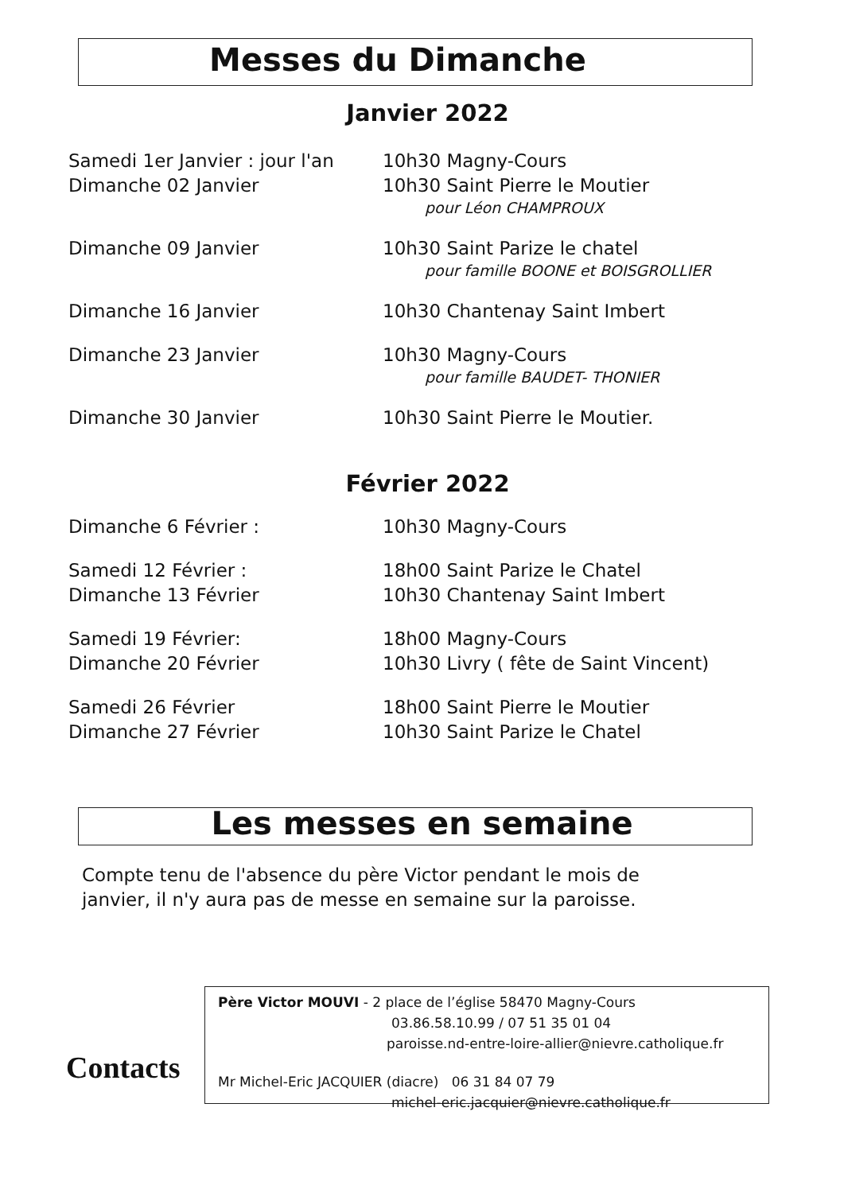Messes du Dimanche
Janvier 2022
Samedi 1er Janvier : jour l'an 10h30 Magny-Cours
Dimanche 02 Janvier 10h30 Saint Pierre le Moutier
pour Léon CHAMPROUX
Dimanche 09 Janvier 10h30 Saint Parize le chatel
pour famille BOONE et BOISGROLLIER
Dimanche 16 Janvier 10h30 Chantenay Saint Imbert
Dimanche 23 Janvier 10h30 Magny-Cours
pour famille BAUDET- THONIER
Dimanche 30 Janvier 10h30 Saint Pierre le Moutier.
Février 2022
Dimanche 6 Février : 10h30 Magny-Cours
Samedi 12 Février : 18h00 Saint Parize le Chatel
Dimanche 13 Février 10h30 Chantenay Saint Imbert
Samedi 19 Février: 18h00 Magny-Cours
Dimanche 20 Février 10h30 Livry ( fête de Saint Vincent)
Samedi 26 Février 18h00 Saint Pierre le Moutier
Dimanche 27 Février 10h30 Saint Parize le Chatel
Les messes en semaine
Compte tenu de l'absence du père Victor pendant le mois de
janvier, il n'y aura pas de messe en semaine sur la paroisse.
Contacts
Père Victor MOUVI - 2 place de l’église 58470 Magny-Cours
03.86.58.10.99 / 07 51 35 01 04
paroisse.nd-entre-loire-allier@nievre.catholique.fr
Mr Michel-Eric JACQUIER (diacre) 06 31 84 07 79
michel-eric.jacquier@nievre.catholique.fr